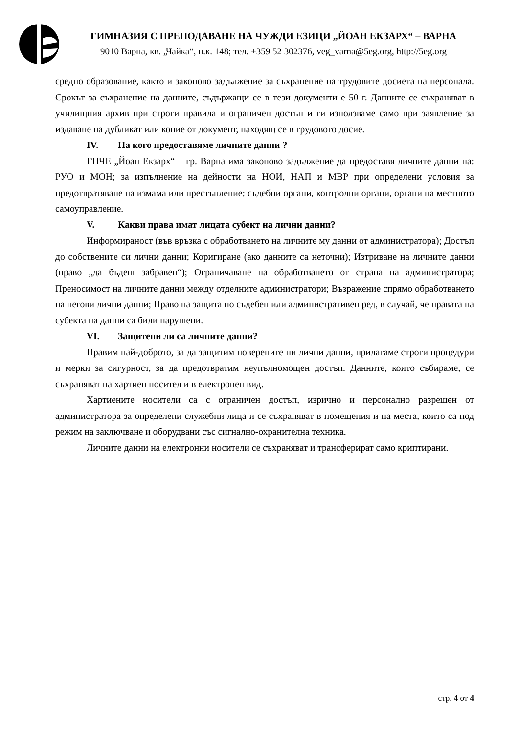ГИМНАЗИЯ С ПРЕПОДАВАНЕ НА ЧУЖДИ ЕЗИЦИ „ЙОАН ЕКЗАРХ“ – ВАРНА
9010 Варна, кв. „Чайка“, п.к. 148; тел. +359 52 302376, veg_varna@5eg.org, http://5eg.org
средно образование, както и законово задължение за съхранение на трудовите досиета на персонала. Срокът за съхранение на данните, съдържащи се в тези документи е 50 г. Данните се съхраняват в училищния архив при строги правила и ограничен достъп и ги използваме само при заявление за издаване на дубликат или копие от документ, находящ се в трудовото досие.
IV. На кого предоставяме личните данни ?
ГПЧЕ „Йоан Екзарх“ – гр. Варна има законово задължение да предоставя личните данни на: РУО и МОН; за изпълнение на дейности на НОИ, НАП и МВР при определени условия за предотвратяване на измама или престъпление; съдебни органи, контролни органи, органи на местното самоуправление.
V. Какви права имат лицата субект на лични данни?
Информираност (във връзка с обработването на личните му данни от администратора); Достъп до собствените си лични данни; Коригиране (ако данните са неточни); Изтриване на личните данни (право „да бъдеш забравен“); Ограничаване на обработването от страна на администратора; Преносимост на личните данни между отделните администратори; Възражение спрямо обработването на негови лични данни; Право на защита по съдебен или административен ред, в случай, че правата на субекта на данни са били нарушени.
VI. Защитени ли са личните данни?
Правим най-доброто, за да защитим поверените ни лични данни, прилагаме строги процедури и мерки за сигурност, за да предотвратим неупълномощен достъп. Данните, които събираме, се съхраняват на хартиен носител и в електронен вид.
Хартиените носители са с ограничен достъп, изрично и персонално разрешен от администратора за определени служебни лица и се съхраняват в помещения и на места, които са под режим на заключване и оборудвани със сигнално-охранителна техника.
Личните данни на електронни носители се съхраняват и трансферират само криптирани.
стр. 4 от 4